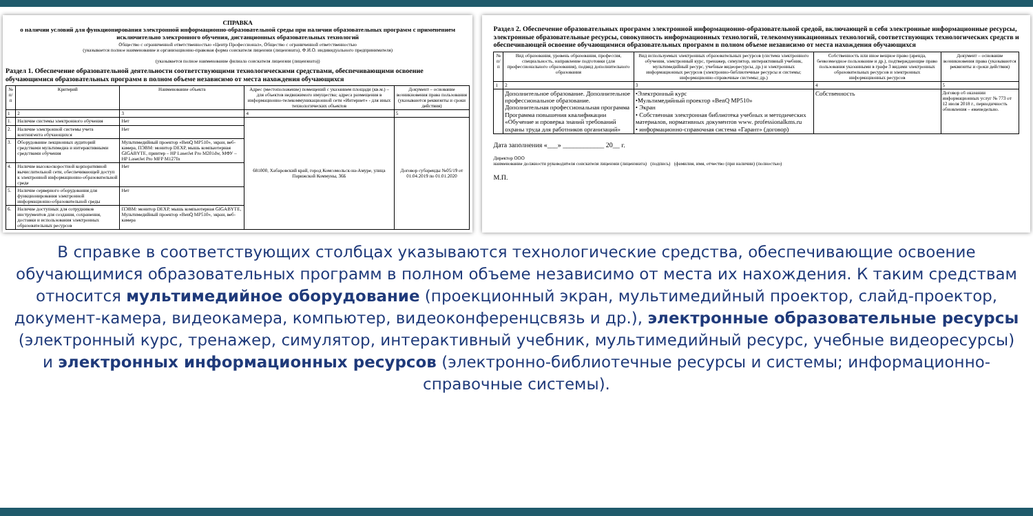СПРАВКА
о наличии условий для функционирования электронной информационно-образовательной среды при наличии образовательных программ с применением исключительно электронного обучения, дистанционных образовательных технологий
Общество с ограниченной ответственностью «Центр Профессионал», Общество с ограниченной ответственностью
(указывается полное наименование и организационно-правовая форма соискателя лицензии (лицензиата), Ф.И.О. индивидуального предпринимателя)
(указывается полное наименование филиала соискателя лицензии (лицензиата))
Раздел 1. Обеспечение образовательной деятельности соответствующими технологическими средствами, обеспечивающими освоение обучающимися образовательных программ в полном объеме независимо от места нахождения обучающихся
| № п/п | Критерий | Наименование объекта | Адрес (местоположение) помещений с указанием площади (кв.м.) – для объектов недвижимого имущества; адреса размещения в информационно-телекоммуникационной сети «Интернет» - для иных технологических объектов | Документ – основание возникновения права пользования (указываются реквизиты и сроки действия) |
| --- | --- | --- | --- | --- |
| 1 | 2 | 3 | 4 | 5 |
| 1. | Наличие системы электронного обучения | Нет | 681000, Хабаровский край, город Комсомольск-на-Амуре, улица Парижской Коммуны, 36Б | Договор субаренды №05/19 от 01.04.2019 по 01.01.2020 |
| 2. | Наличие электронной системы учета контингента обучающихся | Нет | | |
| 3. | Оборудование лекционных аудиторий средствами мультимедиа и интерактивными средствами обучения | Мультимедийный проектор «BenQ MP510», экран, веб-камера, ПЭВМ: монитор DEXP, мышь компьютерная GIGABYTE, принтер – HP LaserJet Pro M201dw, МФУ – HP LaserJet Pro MFP M127fn | | |
| 4. | Наличие высокоскоростной корпоративной вычислительной сети, обеспечивающей доступ к электронной информационно-образовательной среде | Нет | | |
| 5. | Наличие серверного оборудования для функционирования электронной информационно-образовательной среды | Нет | | |
| 6. | Наличие доступных для сотрудников инструментов для создания, сохранения, доставки и использования электронных образовательных ресурсов | ПЭВМ: монитор DEXP, мышь компьютерная GIGABYTE, Мультимедийный проектор «BenQ MP510», экран, веб-камера | | |
Раздел 2. Обеспечение образовательных программ электронной информационно-образовательной средой, включающей в себя электронные информационные ресурсы, электронные образовательные ресурсы, совокупность информационных технологий, телекоммуникационных технологий, соответствующих технологических средств и обеспечивающей освоение обучающимися образовательных программ в полном объеме независимо от места нахождения обучающихся
| № п/п | Вид образования, уровень образования, профессия, специальность, направление подготовки (для профессионального образования), подвид дополнительного образования | Вид используемых электронных образовательных ресурсов (система электронного обучения, электронный курс, тренажер, симулятор, интерактивный учебник, мультимедийный ресурс, учебные видеоресурсы, др.) и электронных информационных ресурсов (электронно-библиотечные ресурсы и системы; информационно-справочные системы; др.) | Собственность или иное вещное право (аренда, безвозмездное пользование и др.), подтверждающие право пользования указанными в графе 3 видами электронных образовательных ресурсов и электронных информационных ресурсов | Документ – основание возникновения права (указываются реквизиты и сроки действия) |
| --- | --- | --- | --- | --- |
| 1 | 2 | 3 | 4 | 5 |
| | Дополнительное образование. Дополнительное профессиональное образование. Дополнительная профессиональная программа Программа повышения квалификации «Обучение и проверка знаний требований охраны труда для работников организаций» | •Электронный курс •Мультимедийный проектор «BenQ MP510» • Экран • Собственная электронная библиотека учебных и методических материалов, нормативных документов www. professionalkms.ru • информационно-справочная система «Гарант» (договор) | Собственность | Договор об оказании информационных услуг № 773 от 12 июля 2018 г., периодичность обновления – еженедельно. |
Дата заполнения «___» ____________ 20__ г.
Директор ООО
наименование должности руководителя соискателя лицензии (лицензиата) (подпись) (фамилия, имя, отчество (при наличии) (полностью)
М.П.
В справке в соответствующих столбцах указываются технологические средства, обеспечивающие освоение обучающимися образовательных программ в полном объеме независимо от места их нахождения. К таким средствам относится мультимедийное оборудование (проекционный экран, мультимедийный проектор, слайд-проектор, документ-камера, видеокамера, компьютер, видеоконференцсвязь и др.), электронные образовательные ресурсы (электронный курс, тренажер, симулятор, интерактивный учебник, мультимедийный ресурс, учебные видеоресурсы) и электронных информационных ресурсов (электронно-библиотечные ресурсы и системы; информационно-справочные системы).